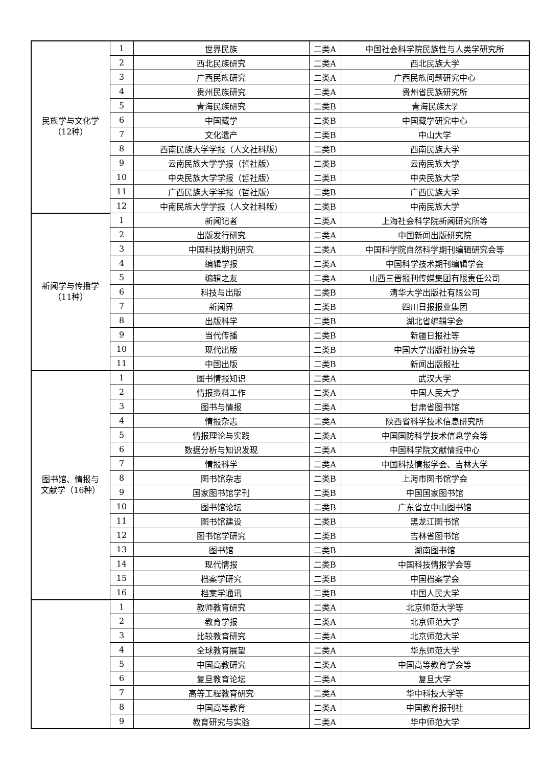| 民族学与文化学 （12种） | 1 | 世界民族 | 二类A | 中国社会科学院民族性与人类学研究所 |
| | 2 | 西北民族研究 | 二类A | 西北民族大学 |
| | 3 | 广西民族研究 | 二类A | 广西民族问题研究中心 |
| | 4 | 贵州民族研究 | 二类A | 贵州省民族研究所 |
| | 5 | 青海民族研究 | 二类B | 青海民族 大学 |
| | 6 | 中国藏学 | 二类B | 中国藏学研究中心 |
| | 7 | 文化遗产 | 二类B | 中山大学 |
| | 8 | 西南民族大学学报（人文社科版） | 二类B | 西南民族大学 |
| | 9 | 云南民族大学学报（哲社版） | 二类B | 云南民族大学 |
| | 10 | 中央民族大学学报（哲社版） | 二类B | 中央民族大学 |
| | 11 | 广西民族大学学报（哲社版） | 二类B | 广西民族大学 |
| | 12 | 中南民族大学学报（人文社科版） | 二类B | 中南民族大学 |
| 新闻学与传播学 （11种） | 1 | 新闻记者 | 二类A | 上海社会科学院新闻研究所等 |
| | 2 | 出版发行研究 | 二类A | 中国新闻出版研究院 |
| | 3 | 中国科技期刊研究 | 二类A | 中国科学院自然科学期刊编辑研究会等 |
| | 4 | 编辑学报 | 二类A | 中国科学技术期刊编辑学会 |
| | 5 | 编辑之友 | 二类A | 山西三晋报刊传媒集团有限责任公司 |
| | 6 | 科技与出版 | 二类B | 清华大学出版社有限公司 |
| | 7 | 新闻界 | 二类B | 四川日报报业集团 |
| | 8 | 出版科学 | 二类B | 湖北省编辑学会 |
| | 9 | 当代传播 | 二类B | 新疆日报社等 |
| | 10 | 现代出版 | 二类B | 中国大学出版社协会等 |
| | 11 | 中国出版 | 二类B | 新闻出版报社 |
| 图书馆、情报与 文献学（16种） | 1 | 图书情报知识 | 二类A | 武汉大学 |
| | 2 | 情报资料工作 | 二类A | 中国人民大学 |
| | 3 | 图书与情报 | 二类A | 甘肃省图书馆 |
| | 4 | 情报杂志 | 二类A | 陕西省科学技术信息研究所 |
| | 5 | 情报理论与实践 | 二类A | 中国国防科学技术信息学会等 |
| | 6 | 数据分析与知识发现 | 二类A | 中国科学院文献情报中心 |
| | 7 | 情报科学 | 二类A | 中国科技情报学会、吉林大学 |
| | 8 | 图书馆杂志 | 二类B | 上海市图书馆学会 |
| | 9 | 国家图书馆学刊 | 二类B | 中国国家图书馆 |
| | 10 | 图书馆论坛 | 二类B | 广东省立中山图书馆 |
| | 11 | 图书馆建设 | 二类B | 黑龙江图书馆 |
| | 12 | 图书馆学研究 | 二类B | 吉林省图书馆 |
| | 13 | 图书馆 | 二类B | 湖南图书馆 |
| | 14 | 现代情报 | 二类B | 中国科技情报学会等 |
| | 15 | 档案学研究 | 二类B | 中国档案学会 |
| | 16 | 档案学通讯 | 二类B | 中国人民大学 |
| | 1 | 教师教育研究 | 二类A | 北京师范大学等 |
| | 2 | 教育学报 | 二类A | 北京师范大学 |
| | 3 | 比较教育研究 | 二类A | 北京师范大学 |
| | 4 | 全球教育展望 | 二类A | 华东师范大学 |
| | 5 | 中国高教研究 | 二类A | 中国高等教育学会等 |
| | 6 | 复旦教育论坛 | 二类A | 复旦大学 |
| | 7 | 高等工程教育研究 | 二类A | 华中科技大学等 |
| | 8 | 中国高等教育 | 二类A | 中国教育报刊社 |
| | 9 | 教育研究与实验 | 二类A | 华中师范大学 |